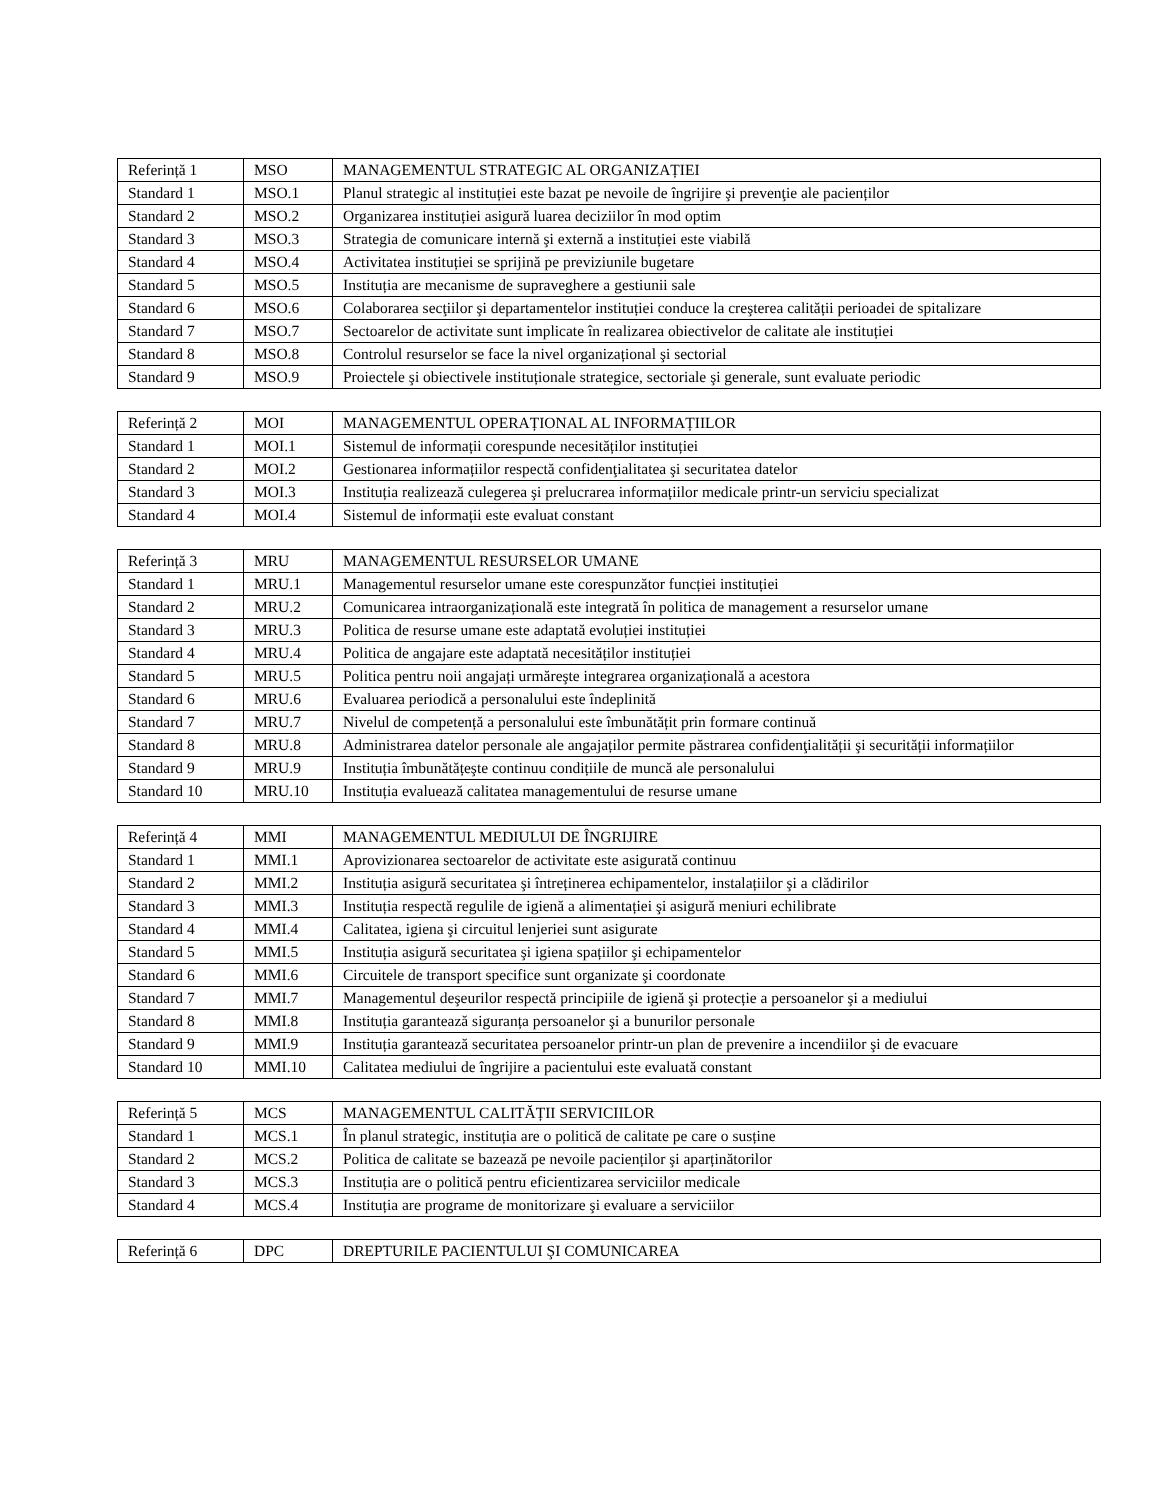| Referință 1 | MSO | MANAGEMENTUL STRATEGIC AL ORGANIZAȚIEI |
| Standard 1 | MSO.1 | Planul strategic al instituției este bazat pe nevoile de îngrijire şi prevenţie ale pacienților |
| Standard 2 | MSO.2 | Organizarea instituției asigură luarea deciziilor în mod optim |
| Standard 3 | MSO.3 | Strategia de comunicare internă şi externă a instituției este viabilă |
| Standard 4 | MSO.4 | Activitatea instituției se sprijină pe previziunile bugetare |
| Standard 5 | MSO.5 | Instituția are mecanisme de supraveghere a gestiunii sale |
| Standard 6 | MSO.6 | Colaborarea secţiilor şi departamentelor instituției conduce la creşterea calității perioadei de spitalizare |
| Standard 7 | MSO.7 | Sectoarelor de activitate sunt implicate în realizarea obiectivelor de calitate ale instituției |
| Standard 8 | MSO.8 | Controlul resurselor se face la nivel organizațional şi sectorial |
| Standard 9 | MSO.9 | Proiectele şi obiectivele instituționale strategice, sectoriale şi generale, sunt evaluate periodic |
| Referință 2 | MOI | MANAGEMENTUL OPERAȚIONAL AL INFORMAȚIILOR |
| Standard 1 | MOI.1 | Sistemul de informații corespunde necesităților instituției |
| Standard 2 | MOI.2 | Gestionarea informațiilor respectă confidenţialitatea şi securitatea datelor |
| Standard 3 | MOI.3 | Instituția realizează culegerea şi prelucrarea informațiilor medicale printr-un serviciu specializat |
| Standard 4 | MOI.4 | Sistemul de informații este evaluat constant |
| Referință 3 | MRU | MANAGEMENTUL RESURSELOR UMANE |
| Standard 1 | MRU.1 | Managementul resurselor umane este corespunzător funcției instituției |
| Standard 2 | MRU.2 | Comunicarea intraorganizațională este integrată în politica de management a resurselor umane |
| Standard 3 | MRU.3 | Politica de resurse umane este adaptată evoluției instituției |
| Standard 4 | MRU.4 | Politica de angajare este adaptată necesităților instituției |
| Standard 5 | MRU.5 | Politica pentru noii angajați urmăreşte integrarea organizațională a acestora |
| Standard 6 | MRU.6 | Evaluarea periodică a personalului este îndeplinită |
| Standard 7 | MRU.7 | Nivelul de competență a personalului este îmbunătățit prin formare continuă |
| Standard 8 | MRU.8 | Administrarea datelor personale ale angajaților permite păstrarea confidenţialității şi securității informațiilor |
| Standard 9 | MRU.9 | Instituția îmbunătățeşte continuu condițiile de muncă ale personalului |
| Standard 10 | MRU.10 | Instituția evaluează calitatea managementului de resurse umane |
| Referință 4 | MMI | MANAGEMENTUL MEDIULUI DE ÎNGRIJIRE |
| Standard 1 | MMI.1 | Aprovizionarea sectoarelor de activitate este asigurată continuu |
| Standard 2 | MMI.2 | Instituția asigură securitatea şi întreținerea echipamentelor, instalațiilor şi a clădirilor |
| Standard 3 | MMI.3 | Instituția respectă regulile de igienă a alimentației şi asigură meniuri echilibrate |
| Standard 4 | MMI.4 | Calitatea, igiena şi circuitul lenjeriei sunt asigurate |
| Standard 5 | MMI.5 | Instituția asigură securitatea şi igiena spațiilor şi echipamentelor |
| Standard 6 | MMI.6 | Circuitele de transport specifice sunt organizate şi coordonate |
| Standard 7 | MMI.7 | Managementul deşeurilor respectă principiile de igienă şi protecție a persoanelor şi a mediului |
| Standard 8 | MMI.8 | Instituția garantează siguranța persoanelor şi a bunurilor personale |
| Standard 9 | MMI.9 | Instituția garantează securitatea persoanelor printr-un plan de prevenire a incendiilor şi de evacuare |
| Standard 10 | MMI.10 | Calitatea mediului de îngrijire a pacientului este evaluată constant |
| Referință 5 | MCS | MANAGEMENTUL CALITĂȚII SERVICIILOR |
| Standard 1 | MCS.1 | În planul strategic, instituția are o politică de calitate pe care o susține |
| Standard 2 | MCS.2 | Politica de calitate se bazează pe nevoile pacienților şi aparținătorilor |
| Standard 3 | MCS.3 | Instituția are o politică pentru eficientizarea serviciilor medicale |
| Standard 4 | MCS.4 | Instituția are programe de monitorizare şi evaluare a serviciilor |
| Referință 6 | DPC | DREPTURILE PACIENTULUI ŞI COMUNICAREA |